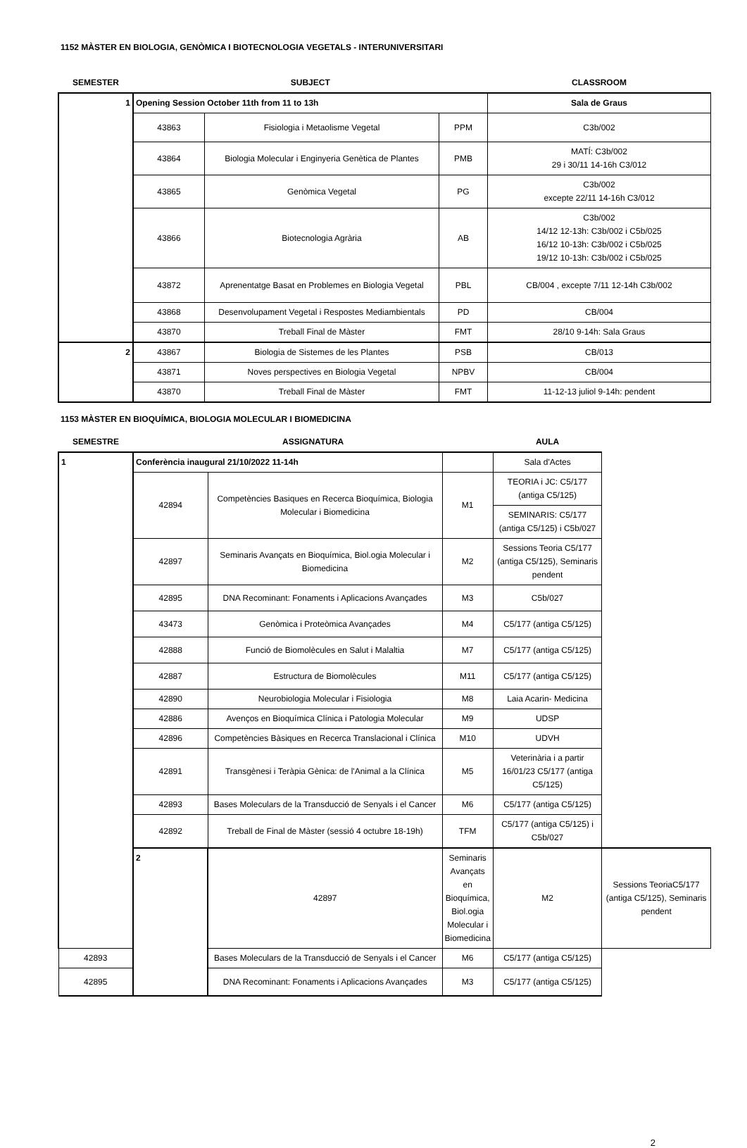1152 MÀSTER EN BIOLOGIA, GENÒMICA I BIOTECNOLOGIA VEGETALS - INTERUNIVERSITARI
| SEMESTER | SUBJECT | | | CLASSROOM |
| --- | --- | --- | --- | --- |
| 1 | Opening Session October 11th from 11 to 13h | | | Sala de Graus |
| | 43863 | Fisiologia i Metaolisme Vegetal | PPM | C3b/002 |
| | 43864 | Biologia Molecular i Enginyeria Genètica de Plantes | PMB | MATÍ: C3b/002 29 i 30/11 14-16h C3/012 |
| | 43865 | Genòmica Vegetal | PG | C3b/002 excepte 22/11 14-16h C3/012 |
| | 43866 | Biotecnologia Agrària | AB | C3b/002 14/12 12-13h: C3b/002 i C5b/025 16/12 10-13h: C3b/002 i C5b/025 19/12 10-13h: C3b/002 i C5b/025 |
| | 43872 | Aprenentatge Basat en Problemes en Biologia Vegetal | PBL | CB/004 , excepte 7/11 12-14h C3b/002 |
| | 43868 | Desenvolupament Vegetal i Respostes Mediambientals | PD | CB/004 |
| | 43870 | Treball Final de Màster | FMT | 28/10 9-14h: Sala Graus |
| 2 | 43867 | Biologia de Sistemes de les Plantes | PSB | CB/013 |
| | 43871 | Noves perspectives en Biologia Vegetal | NPBV | CB/004 |
| | 43870 | Treball Final de Màster | FMT | 11-12-13 juliol 9-14h: pendent |
1153 MÀSTER EN BIOQUÍMICA, BIOLOGIA MOLECULAR I BIOMEDICINA
| SEMESTRE | ASSIGNATURA | | | AULA | |
| --- | --- | --- | --- | --- | --- |
| 1 | Conferència inaugural 21/10/2022 11-14h | | | Sala d'Actes | |
| | 42894 | Competències Basiques en Recerca Bioquímica, Biologia Molecular i Biomedicina | M1 | TEORIA i JC: C5/177 (antiga C5/125) | |
| | | | | SEMINARIS: C5/177 (antiga C5/125) i C5b/027 | |
| | 42897 | Seminaris Avançats en Bioquímica, Biol.ogia Molecular i Biomedicina | M2 | Sessions Teoria C5/177 (antiga C5/125), Seminaris pendent | |
| | 42895 | DNA Recominant: Fonaments i Aplicacions Avançades | M3 | C5b/027 | |
| | 43473 | Genòmica i Proteòmica Avançades | M4 | C5/177 (antiga C5/125) | |
| | 42888 | Funció de Biomolècules en Salut i Malaltia | M7 | C5/177 (antiga C5/125) | |
| | 42887 | Estructura de Biomolècules | M11 | C5/177 (antiga C5/125) | |
| | 42890 | Neurobiologia Molecular i Fisiologia | M8 | Laia Acarin- Medicina | |
| | 42886 | Avenços en Bioquímica Clínica i Patologia Molecular | M9 | UDSP | |
| | 42896 | Competències Bàsiques en Recerca Translacional i Clínica | M10 | UDVH | |
| | 42891 | Transgènesi i Teràpia Gènica: de l'Animal a la Clínica | M5 | Veterinària i a partir 16/01/23 C5/177 (antiga C5/125) | |
| | 42893 | Bases Moleculars de la Transducció de Senyals i el Cancer | M6 | C5/177 (antiga C5/125) | |
| | 42892 | Treball de Final de Màster (sessió 4 octubre 18-19h) | TFM | C5/177 (antiga C5/125) i C5b/027 | |
| | 2 | 42897 | Seminaris Avançats en Bioquímica, Biol.ogia Molecular i Biomedicina | M2 | Sessions TeoriaC5/177 (antiga C5/125), Seminaris pendent |
| 42893 | | Bases Moleculars de la Transducció de Senyals i el Cancer | M6 | C5/177 (antiga C5/125) | |
| 42895 | | DNA Recominant: Fonaments i Aplicacions Avançades | M3 | C5/177 (antiga C5/125) | |
2